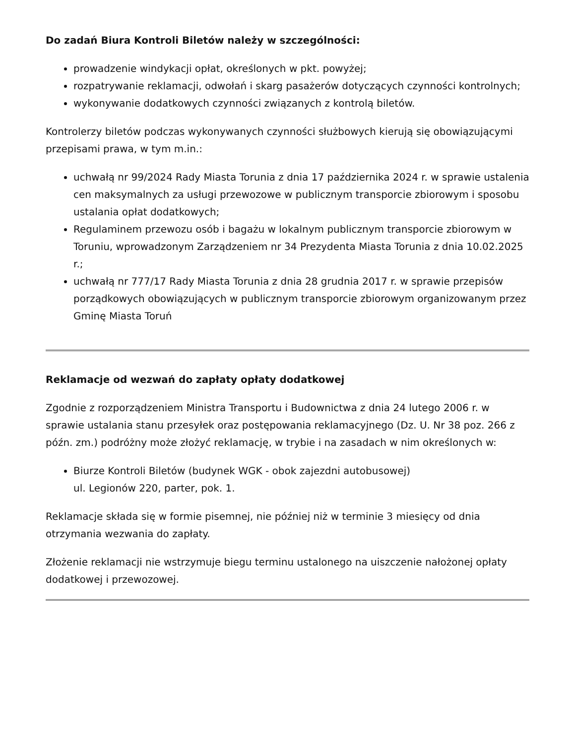Do zadań Biura Kontroli Biletów należy w szczególności:
prowadzenie windykacji opłat, określonych w pkt. powyżej;
rozpatrywanie reklamacji, odwołań i skarg pasażerów dotyczących czynności kontrolnych;
wykonywanie dodatkowych czynności związanych z kontrolą biletów.
Kontrolerzy biletów podczas wykonywanych czynności służbowych kierują się obowiązującymi przepisami prawa, w tym m.in.:
uchwałą nr 99/2024 Rady Miasta Torunia z dnia 17 października 2024 r. w sprawie ustalenia cen maksymalnych za usługi przewozowe w publicznym transporcie zbiorowym i sposobu ustalania opłat dodatkowych;
Regulaminem przewozu osób i bagażu w lokalnym publicznym transporcie zbiorowym w Toruniu, wprowadzonym Zarządzeniem nr 34 Prezydenta Miasta Torunia z dnia 10.02.2025 r.;
uchwałą nr 777/17 Rady Miasta Torunia z dnia 28 grudnia 2017 r. w sprawie przepisów porządkowych obowiązujących w publicznym transporcie zbiorowym organizowanym przez Gminę Miasta Toruń
Reklamacje od wezwań do zapłaty opłaty dodatkowej
Zgodnie z rozporządzeniem Ministra Transportu i Budownictwa z dnia 24 lutego 2006 r. w sprawie ustalania stanu przesyłek oraz postępowania reklamacyjnego (Dz. U. Nr 38 poz. 266 z późn. zm.) podróżny może złożyć reklamację, w trybie i na zasadach w nim określonych w:
Biurze Kontroli Biletów (budynek WGK - obok zajezdni autobusowej)
ul. Legionów 220, parter, pok. 1.
Reklamacje składa się w formie pisemnej, nie później niż w terminie 3 miesięcy od dnia otrzymania wezwania do zapłaty.
Złożenie reklamacji nie wstrzymuje biegu terminu ustalonego na uiszczenie nałożonej opłaty dodatkowej i przewozowej.